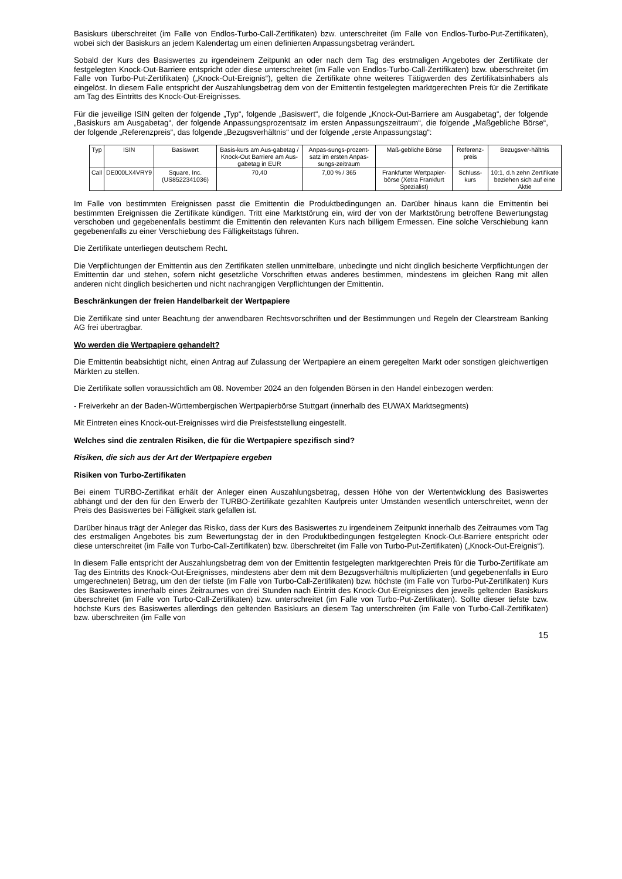Basiskurs überschreitet (im Falle von Endlos-Turbo-Call-Zertifikaten) bzw. unterschreitet (im Falle von Endlos-Turbo-Put-Zertifikaten), wobei sich der Basiskurs an jedem Kalendertag um einen definierten Anpassungsbetrag verändert.
Sobald der Kurs des Basiswertes zu irgendeinem Zeitpunkt an oder nach dem Tag des erstmaligen Angebotes der Zertifikate der festgelegten Knock-Out-Barriere entspricht oder diese unterschreitet (im Falle von Endlos-Turbo-Call-Zertifikaten) bzw. überschreitet (im Falle von Turbo-Put-Zertifikaten) („Knock-Out-Ereignis“), gelten die Zertifikate ohne weiteres Tätigwerden des Zertifikatsinhabers als eingelöst. In diesem Falle entspricht der Auszahlungsbetrag dem von der Emittentin festgelegten marktgerechten Preis für die Zertifikate am Tag des Eintritts des Knock-Out-Ereignisses.
Für die jeweilige ISIN gelten der folgende „Typ“, folgende „Basiswert“, die folgende „Knock-Out-Barriere am Ausgabetag“, der folgende „Basiskurs am Ausgabetag“, der folgende Anpassungsprozentsatz im ersten Anpassungszeitraum“, die folgende „Maßgebliche Börse“, der folgende „Referenzpreis“, das folgende „Bezugsverhältnis“ und der folgende „erste Anpassungstag“:
| Typ | ISIN | Basiswert | Basis-kurs am Aus-gabetag / Knock-Out Barriere am Aus-gabetag in EUR | Anpas-sungs-prozent-satz im ersten Anpas-sungs-zeitraum | Maß-gebliche Börse | Referenz-preis | Bezugsver-hältnis |
| --- | --- | --- | --- | --- | --- | --- | --- |
| Call | DE000LX4VRY9 | Square, Inc. (US8522341036) | 70,40 | 7,00 % / 365 | Frankfurter Wertpapier-börse (Xetra Frankfurt Spezialist) | Schluss-kurs | 10:1, d.h zehn Zertifikate beziehen sich auf eine Aktie |
Im Falle von bestimmten Ereignissen passt die Emittentin die Produktbedingungen an. Darüber hinaus kann die Emittentin bei bestimmten Ereignissen die Zertifikate kündigen. Tritt eine Marktstörung ein, wird der von der Marktstörung betroffene Bewertungstag verschoben und gegebenenfalls bestimmt die Emittentin den relevanten Kurs nach billigem Ermessen. Eine solche Verschiebung kann gegebenenfalls zu einer Verschiebung des Fälligkeitstags führen.
Die Zertifikate unterliegen deutschem Recht.
Die Verpflichtungen der Emittentin aus den Zertifikaten stellen unmittelbare, unbedingte und nicht dinglich besicherte Verpflichtungen der Emittentin dar und stehen, sofern nicht gesetzliche Vorschriften etwas anderes bestimmen, mindestens im gleichen Rang mit allen anderen nicht dinglich besicherten und nicht nachrangigen Verpflichtungen der Emittentin.
Beschränkungen der freien Handelbarkeit der Wertpapiere
Die Zertifikate sind unter Beachtung der anwendbaren Rechtsvorschriften und der Bestimmungen und Regeln der Clearstream Banking AG frei übertragbar.
Wo werden die Wertpapiere gehandelt?
Die Emittentin beabsichtigt nicht, einen Antrag auf Zulassung der Wertpapiere an einem geregelten Markt oder sonstigen gleichwertigen Märkten zu stellen.
Die Zertifikate sollen voraussichtlich am 08. November 2024 an den folgenden Börsen in den Handel einbezogen werden:
- Freiverkehr an der Baden-Württembergischen Wertpapierbörse Stuttgart (innerhalb des EUWAX Marktsegments)
Mit Eintreten eines Knock-out-Ereignisses wird die Preisfeststellung eingestellt.
Welches sind die zentralen Risiken, die für die Wertpapiere spezifisch sind?
Risiken, die sich aus der Art der Wertpapiere ergeben
Risiken von Turbo-Zertifikaten
Bei einem TURBO-Zertifikat erhält der Anleger einen Auszahlungsbetrag, dessen Höhe von der Wertentwicklung des Basiswertes abhängt und der den für den Erwerb der TURBO-Zertifikate gezahlten Kaufpreis unter Umständen wesentlich unterschreitet, wenn der Preis des Basiswertes bei Fälligkeit stark gefallen ist.
Darüber hinaus trägt der Anleger das Risiko, dass der Kurs des Basiswertes zu irgendeinem Zeitpunkt innerhalb des Zeitraumes vom Tag des erstmaligen Angebotes bis zum Bewertungstag der in den Produktbedingungen festgelegten Knock-Out-Barriere entspricht oder diese unterschreitet (im Falle von Turbo-Call-Zertifikaten) bzw. überschreitet (im Falle von Turbo-Put-Zertifikaten) („Knock-Out-Ereignis“).
In diesem Falle entspricht der Auszahlungsbetrag dem von der Emittentin festgelegten marktgerechten Preis für die Turbo-Zertifikate am Tag des Eintritts des Knock-Out-Ereignisses, mindestens aber dem mit dem Bezugsverhältnis multiplizierten (und gegebenenfalls in Euro umgerechneten) Betrag, um den der tiefste (im Falle von Turbo-Call-Zertifikaten) bzw. höchste (im Falle von Turbo-Put-Zertifikaten) Kurs des Basiswertes innerhalb eines Zeitraumes von drei Stunden nach Eintritt des Knock-Out-Ereignisses den jeweils geltenden Basiskurs überschreitet (im Falle von Turbo-Call-Zertifikaten) bzw. unterschreitet (im Falle von Turbo-Put-Zertifikaten). Sollte dieser tiefste bzw. höchste Kurs des Basiswertes allerdings den geltenden Basiskurs an diesem Tag unterschreiten (im Falle von Turbo-Call-Zertifikaten) bzw. überschreiten (im Falle von
15